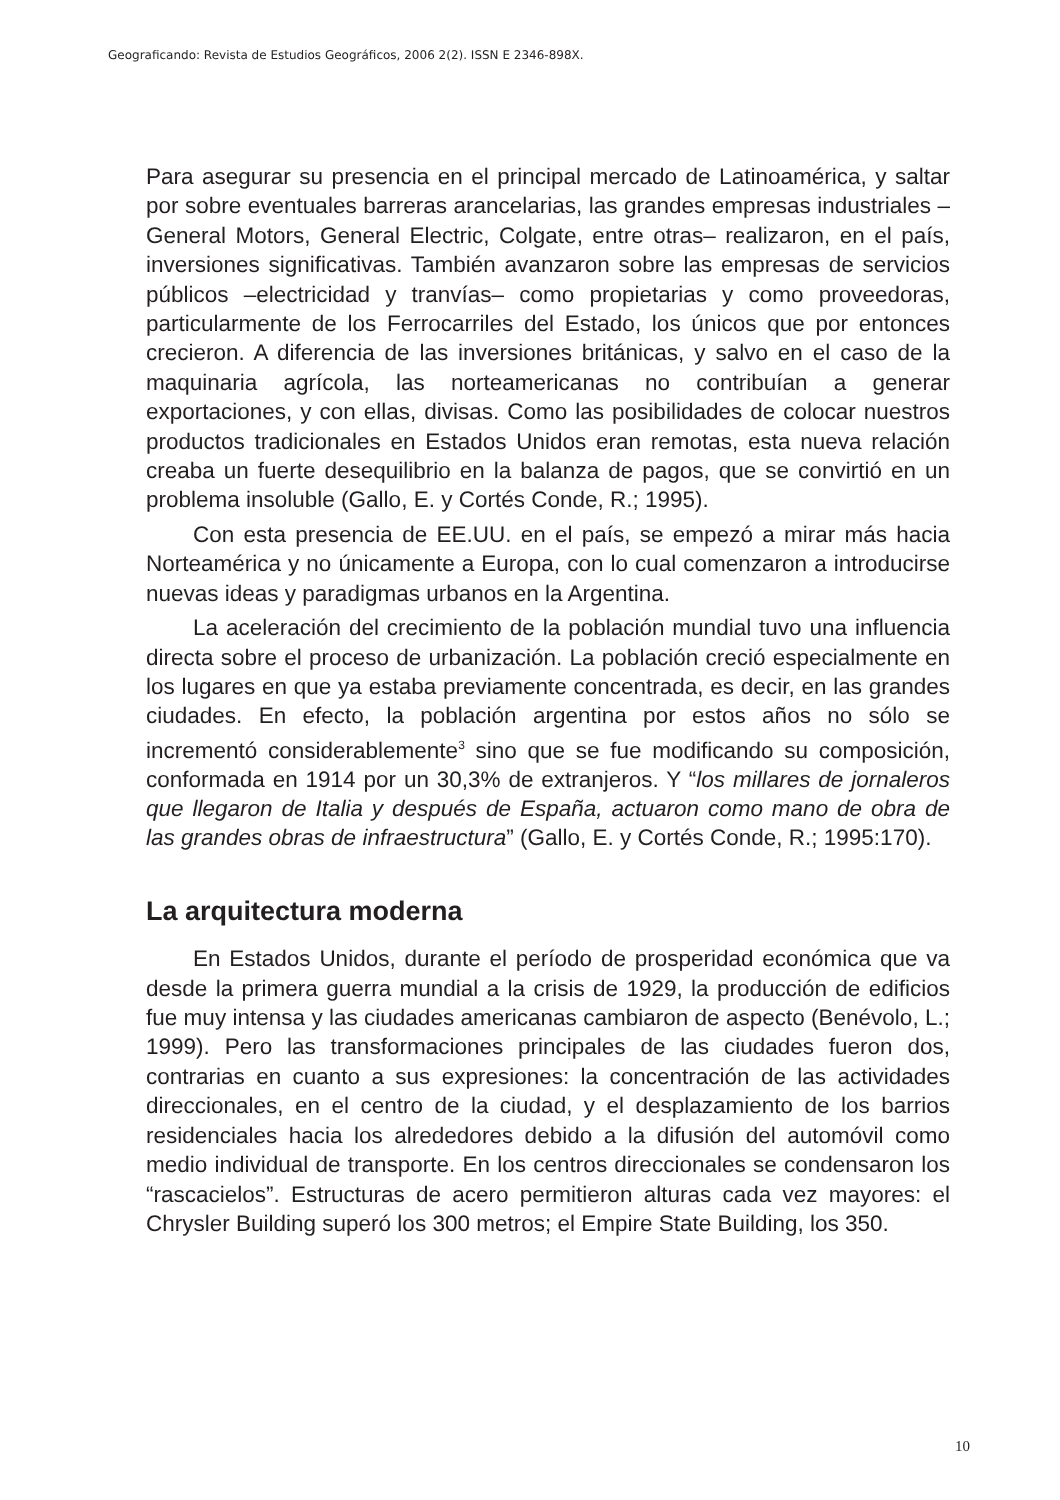Geograficando: Revista de Estudios Geográficos, 2006 2(2). ISSN E 2346-898X.
Para asegurar su presencia en el principal mercado de Latinoamérica, y saltar por sobre eventuales barreras arancelarias, las grandes empresas industriales –General Motors, General Electric, Colgate, entre otras– realizaron, en el país, inversiones significativas. También avanzaron sobre las empresas de servicios públicos –electricidad y tranvías– como propietarias y como proveedoras, particularmente de los Ferrocarriles del Estado, los únicos que por entonces crecieron. A diferencia de las inversiones británicas, y salvo en el caso de la maquinaria agrícola, las norteamericanas no contribuían a generar exportaciones, y con ellas, divisas. Como las posibilidades de colocar nuestros productos tradicionales en Estados Unidos eran remotas, esta nueva relación creaba un fuerte desequilibrio en la balanza de pagos, que se convirtió en un problema insoluble (Gallo, E. y Cortés Conde, R.; 1995).
Con esta presencia de EE.UU. en el país, se empezó a mirar más hacia Norteamérica y no únicamente a Europa, con lo cual comenzaron a introducirse nuevas ideas y paradigmas urbanos en la Argentina.
La aceleración del crecimiento de la población mundial tuvo una influencia directa sobre el proceso de urbanización. La población creció especialmente en los lugares en que ya estaba previamente concentrada, es decir, en las grandes ciudades. En efecto, la población argentina por estos años no sólo se incrementó considerablemente<sup>3</sup> sino que se fue modificando su composición, conformada en 1914 por un 30,3% de extranjeros. Y “los millares de jornaleros que llegaron de Italia y después de España, actuaron como mano de obra de las grandes obras de infraestructura” (Gallo, E. y Cortés Conde, R.; 1995:170).
La arquitectura moderna
En Estados Unidos, durante el período de prosperidad económica que va desde la primera guerra mundial a la crisis de 1929, la producción de edificios fue muy intensa y las ciudades americanas cambiaron de aspecto (Benévolo, L.; 1999). Pero las transformaciones principales de las ciudades fueron dos, contrarias en cuanto a sus expresiones: la concentración de las actividades direccionales, en el centro de la ciudad, y el desplazamiento de los barrios residenciales hacia los alrededores debido a la difusión del automóvil como medio individual de transporte. En los centros direccionales se condensaron los “rascacielos”. Estructuras de acero permitieron alturas cada vez mayores: el Chrysler Building superó los 300 metros; el Empire State Building, los 350.
10